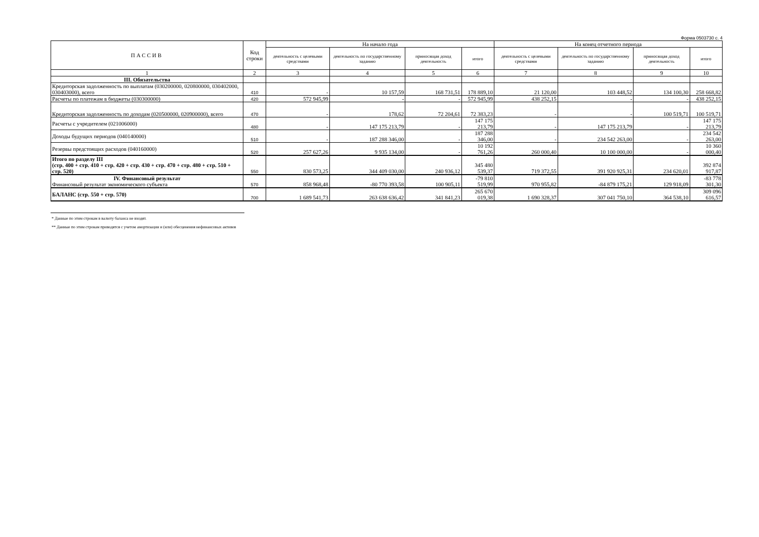Форма 0503730 с. 4
| ПАССИВ | Код строки | На начало года | | | | На конец отчетного периода | | | |
| --- | --- | --- | --- | --- | --- | --- | --- | --- | --- |
| | | деятельность с целевыми средствами | деятельность по государственному заданию | приносящая доход деятельность | итого | деятельность с целевыми средствами | деятельность по государственному заданию | приносящая доход деятельность | итого |
| 1 | 2 | 3 | 4 | 5 | 6 | 7 | 8 | 9 | 10 |
| III. Обязательства | | | | | | | | | |
| Кредиторская задолженность по выплатам (030200000, 020800000, 030402000, 030403000), всего | 410 | - | 10 157,59 | 168 731,51 | 178 889,10 | 21 120,00 | 103 448,52 | 134 100,30 | 258 668,82 |
| Расчеты по платежам в бюджеты (030300000) | 420 | 572 945,99 | - | - | 572 945,99 | 438 252,15 | - | - | 438 252,15 |
| Кредиторская задолженность по доходам (020500000, 020900000), всего | 470 | - | 178,62 | 72 204,61 | 72 383,23 | - | - | 100 519,71 | 100 519,71 |
| Расчеты с учредителем (021006000) | 480 | - | 147 175 213,79 | - | 147 175 213,79 | - | 147 175 213,79 | - | 147 175 213,79 |
| Доходы будущих периодов (040140000) | 510 | - | 187 288 346,00 | - | 187 288 346,00 | - | 234 542 263,00 | - | 234 542 263,00 |
| Резервы предстоящих расходов (040160000) | 520 | 257 627,26 | 9 935 134,00 | - | 10 192 761,26 | 260 000,40 | 10 100 000,00 | - | 10 360 000,40 |
| Итого по разделу III (стр. 400 + стр. 410 + стр. 420 + стр. 430 + стр. 470 + стр. 480 + стр. 510 + стр. 520) | 550 | 830 573,25 | 344 409 030,00 | 240 936,12 | 345 480 539,37 | 719 372,55 | 391 920 925,31 | 234 620,01 | 392 874 917,87 |
| IV. Финансовый результат Финансовый результат экономического субъекта | 570 | 858 968,48 | -80 770 393,58 | 100 905,11 | -79 810 519,99 | 970 955,82 | -84 879 175,21 | 129 918,09 | -83 778 301,30 |
| БАЛАНС (стр. 550 + стр. 570) | 700 | 1 689 541,73 | 263 638 636,42 | 341 841,23 | 265 670 019,38 | 1 690 328,37 | 307 041 750,10 | 364 538,10 | 309 096 616,57 |
* Данные по этим строкам в валюту баланса не входят.
** Данные по этим строкам приводятся с учетом амортизации и (или) обесценения нефинансовых активов